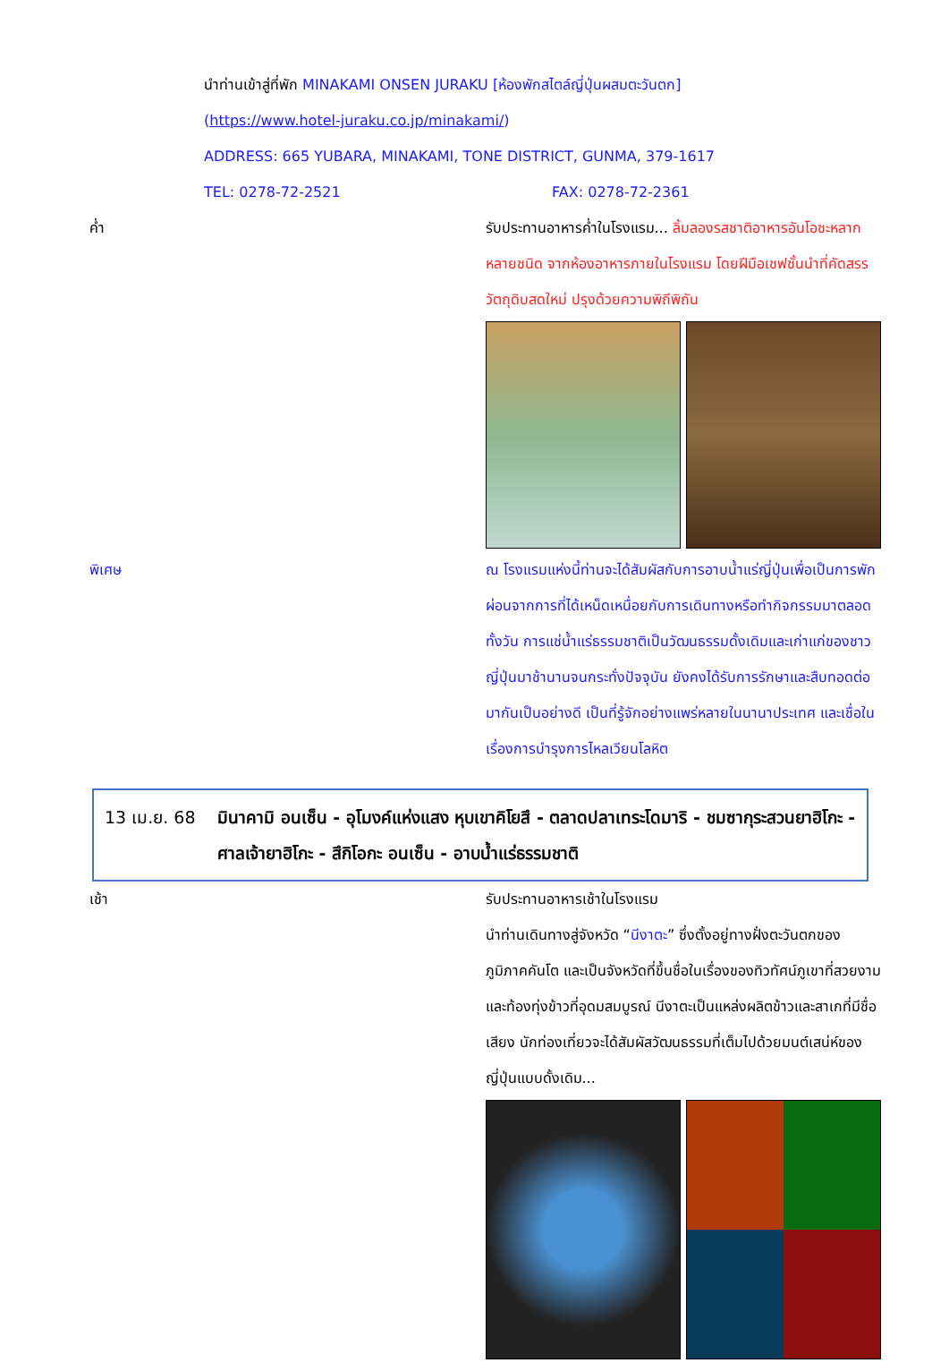นำท่านเข้าสู่ที่พัก MINAKAMI ONSEN JURAKU [ห้องพักสไตล์ญี่ปุ่นผสมตะวันตก]
(https://www.hotel-juraku.co.jp/minakami/)
ADDRESS: 665 YUBARA, MINAKAMI, TONE DISTRICT, GUNMA, 379-1617
TEL: 0278-72-2521 FAX: 0278-72-2361
ค่ำ รับประทานอาหารค่ำในโรงแรม... ลิ้มลองรสชาติอาหารอันโอชะหลากหลายชนิด จากห้องอาหารภายในโรงแรม โดยฝีมือเชฟชั้นนำที่คัดสรรวัตถุดิบสดใหม่ ปรุงด้วยความพิถีพิถัน
พิเศษ ณ โรงแรมแห่งนี้ท่านจะได้สัมผัสกับการอาบน้ำแร่ญี่ปุ่นเพื่อเป็นการพักผ่อนจากการที่ได้เหน็ดเหนื่อยกับการเดินทางหรือทำกิจกรรมมาตลอดทั้งวัน การแช่น้ำแร่ธรรมชาติเป็นวัฒนธรรมดั้งเดิมและเก่าแก่ของชาวญี่ปุ่นมาช้านานจนกระทั่งปัจจุบัน ยังคงได้รับการรักษาและสืบทอดต่อมากันเป็นอย่างดี เป็นที่รู้จักอย่างแพร่หลายในนานาประเทศ และเชื่อในเรื่องการบำรุงการไหลเวียนโลหิต
13 เม.ย. 68 มินาคามิ อนเซ็น - อุโมงค์แห่งแสง หุบเขาคิโยสึ - ตลาดปลาเทระโดมาริ - ชมซากุระสวนยาฮิโกะ - ศาลเจ้ายาฮิโกะ - สึกิโอกะ อนเซ็น - อาบน้ำแร่ธรรมชาติ
เช้า รับประทานอาหารเช้าในโรงแรม
นำท่านเดินทางสู่จังหวัด “นีงาตะ” ซึ่งตั้งอยู่ทางฝั่งตะวันตกของภูมิภาคคันโต และเป็นจังหวัดที่ขึ้นชื่อในเรื่องของทิวทัศน์ภูเขาที่สวยงามและท้องทุ่งข้าวที่อุดมสมบูรณ์ นีงาตะเป็นแหล่งผลิตข้าวและสาเกที่มีชื่อเสียง นักท่องเที่ยวจะได้สัมผัสวัฒนธรรมที่เต็มไปด้วยมนต์เสน่ห์ของญี่ปุ่นแบบดั้งเดิม...